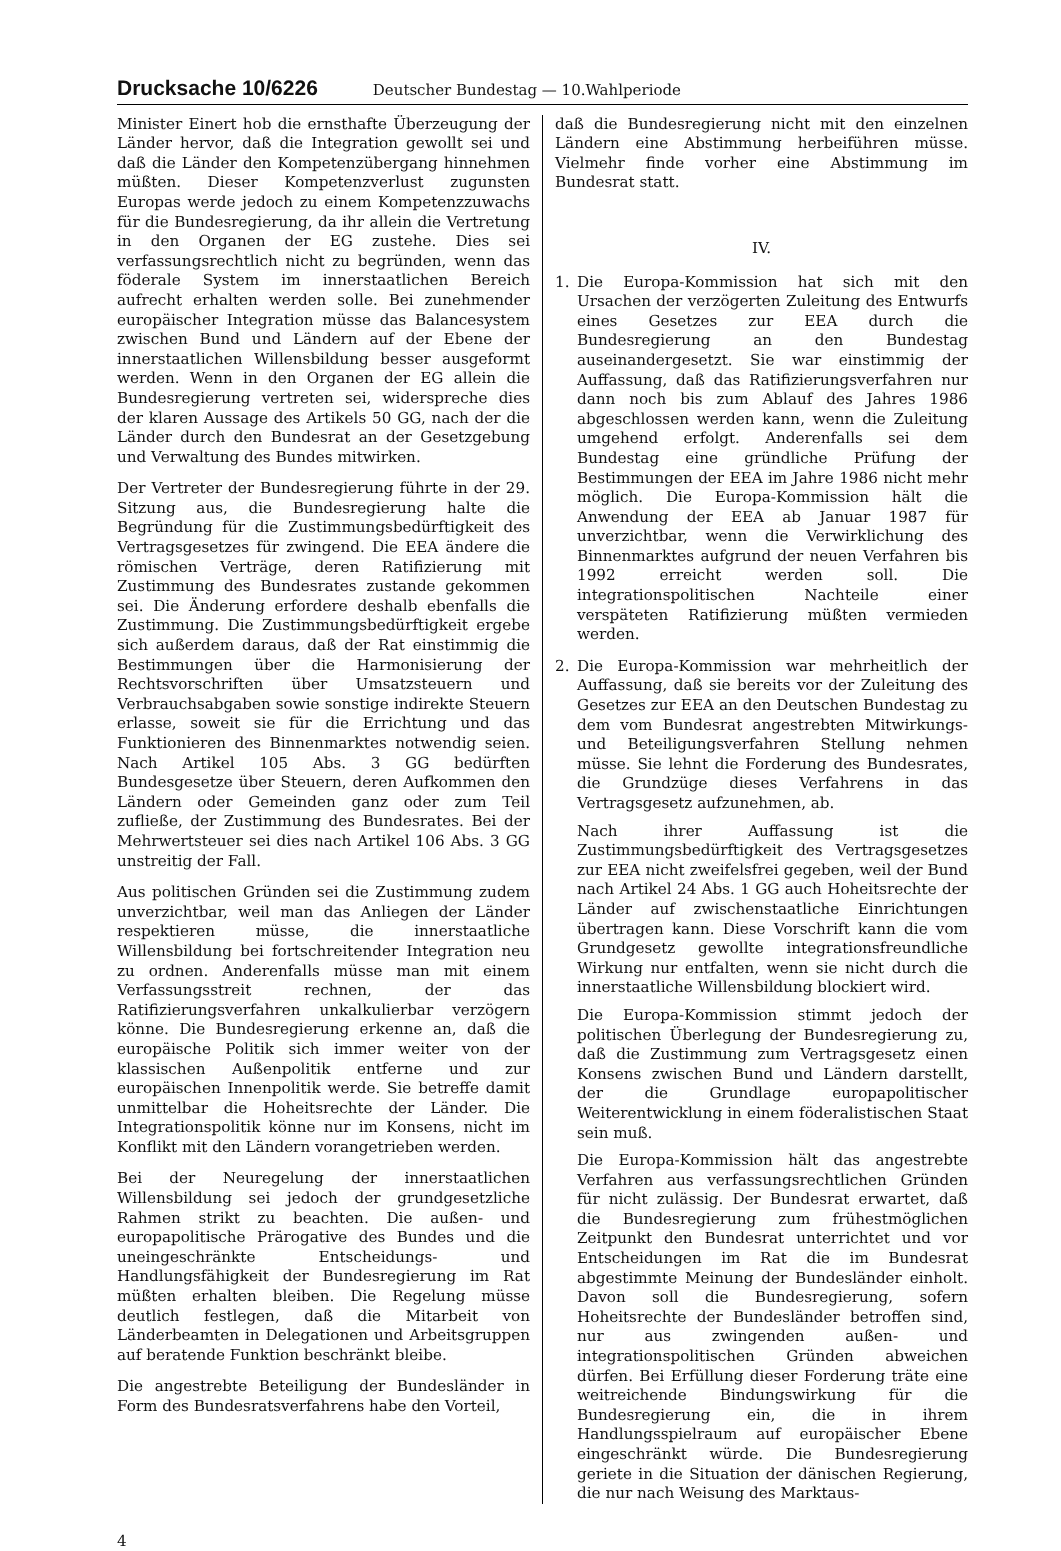Drucksache 10/6226 Deutscher Bundestag — 10.Wahlperiode
Minister Einert hob die ernsthafte Überzeugung der Länder hervor, daß die Integration gewollt sei und daß die Länder den Kompetenzübergang hinnehmen müßten. Dieser Kompetenzverlust zugunsten Europas werde jedoch zu einem Kompetenzzuwachs für die Bundesregierung, da ihr allein die Vertretung in den Organen der EG zustehe. Dies sei verfassungsrechtlich nicht zu begründen, wenn das föderale System im innerstaatlichen Bereich aufrecht erhalten werden solle. Bei zunehmender europäischer Integration müsse das Balancesystem zwischen Bund und Ländern auf der Ebene der innerstaatlichen Willensbildung besser ausgeformt werden. Wenn in den Organen der EG allein die Bundesregierung vertreten sei, widerspreche dies der klaren Aussage des Artikels 50 GG, nach der die Länder durch den Bundesrat an der Gesetzgebung und Verwaltung des Bundes mitwirken.
Der Vertreter der Bundesregierung führte in der 29. Sitzung aus, die Bundesregierung halte die Begründung für die Zustimmungsbedürftigkeit des Vertragsgesetzes für zwingend. Die EEA ändere die römischen Verträge, deren Ratifizierung mit Zustimmung des Bundesrates zustande gekommen sei. Die Änderung erfordere deshalb ebenfalls die Zustimmung. Die Zustimmungsbedürftigkeit ergebe sich außerdem daraus, daß der Rat einstimmig die Bestimmungen über die Harmonisierung der Rechtsvorschriften über Umsatzsteuern und Verbrauchsabgaben sowie sonstige indirekte Steuern erlasse, soweit sie für die Errichtung und das Funktionieren des Binnenmarktes notwendig seien. Nach Artikel 105 Abs. 3 GG bedürften Bundesgesetze über Steuern, deren Aufkommen den Ländern oder Gemeinden ganz oder zum Teil zufließe, der Zustimmung des Bundesrates. Bei der Mehrwertsteuer sei dies nach Artikel 106 Abs. 3 GG unstreitig der Fall.
Aus politischen Gründen sei die Zustimmung zudem unverzichtbar, weil man das Anliegen der Länder respektieren müsse, die innerstaatliche Willensbildung bei fortschreitender Integration neu zu ordnen. Anderenfalls müsse man mit einem Verfassungsstreit rechnen, der das Ratifizierungsverfahren unkalkulierbar verzögern könne. Die Bundesregierung erkenne an, daß die europäische Politik sich immer weiter von der klassischen Außenpolitik entferne und zur europäischen Innenpolitik werde. Sie betreffe damit unmittelbar die Hoheitsrechte der Länder. Die Integrationspolitik könne nur im Konsens, nicht im Konflikt mit den Ländern vorangetrieben werden.
Bei der Neuregelung der innerstaatlichen Willensbildung sei jedoch der grundgesetzliche Rahmen strikt zu beachten. Die außen- und europapolitische Prärogative des Bundes und die uneingeschränkte Entscheidungs- und Handlungsfähigkeit der Bundesregierung im Rat müßten erhalten bleiben. Die Regelung müsse deutlich festlegen, daß die Mitarbeit von Länderbeamten in Delegationen und Arbeitsgruppen auf beratende Funktion beschränkt bleibe.
Die angestrebte Beteiligung der Bundesländer in Form des Bundesratsverfahrens habe den Vorteil,
daß die Bundesregierung nicht mit den einzelnen Ländern eine Abstimmung herbeiführen müsse. Vielmehr finde vorher eine Abstimmung im Bundesrat statt.
IV.
1. Die Europa-Kommission hat sich mit den Ursachen der verzögerten Zuleitung des Entwurfs eines Gesetzes zur EEA durch die Bundesregierung an den Bundestag auseinandergesetzt. Sie war einstimmig der Auffassung, daß das Ratifizierungsverfahren nur dann noch bis zum Ablauf des Jahres 1986 abgeschlossen werden kann, wenn die Zuleitung umgehend erfolgt. Anderenfalls sei dem Bundestag eine gründliche Prüfung der Bestimmungen der EEA im Jahre 1986 nicht mehr möglich. Die Europa-Kommission hält die Anwendung der EEA ab Januar 1987 für unverzichtbar, wenn die Verwirklichung des Binnenmarktes aufgrund der neuen Verfahren bis 1992 erreicht werden soll. Die integrationspolitischen Nachteile einer verspäteten Ratifizierung müßten vermieden werden.
2. Die Europa-Kommission war mehrheitlich der Auffassung, daß sie bereits vor der Zuleitung des Gesetzes zur EEA an den Deutschen Bundestag zu dem vom Bundesrat angestrebten Mitwirkungs- und Beteiligungsverfahren Stellung nehmen müsse. Sie lehnt die Forderung des Bundesrates, die Grundzüge dieses Verfahrens in das Vertragsgesetz aufzunehmen, ab.
Nach ihrer Auffassung ist die Zustimmungsbedürftigkeit des Vertragsgesetzes zur EEA nicht zweifelsfrei gegeben, weil der Bund nach Artikel 24 Abs. 1 GG auch Hoheitsrechte der Länder auf zwischenstaatliche Einrichtungen übertragen kann. Diese Vorschrift kann die vom Grundgesetz gewollte integrationsfreundliche Wirkung nur entfalten, wenn sie nicht durch die innerstaatliche Willensbildung blockiert wird.
Die Europa-Kommission stimmt jedoch der politischen Überlegung der Bundesregierung zu, daß die Zustimmung zum Vertragsgesetz einen Konsens zwischen Bund und Ländern darstellt, der die Grundlage europapolitischer Weiterentwicklung in einem föderalistischen Staat sein muß.
Die Europa-Kommission hält das angestrebte Verfahren aus verfassungsrechtlichen Gründen für nicht zulässig. Der Bundesrat erwartet, daß die Bundesregierung zum frühestmöglichen Zeitpunkt den Bundesrat unterrichtet und vor Entscheidungen im Rat die im Bundesrat abgestimmte Meinung der Bundesländer einholt. Davon soll die Bundesregierung, sofern Hoheitsrechte der Bundesländer betroffen sind, nur aus zwingenden außen- und integrationspolitischen Gründen abweichen dürfen. Bei Erfüllung dieser Forderung träte eine weitreichende Bindungswirkung für die Bundesregierung ein, die in ihrem Handlungsspielraum auf europäischer Ebene eingeschränkt würde. Die Bundesregierung geriete in die Situation der dänischen Regierung, die nur nach Weisung des Marktaus-
4